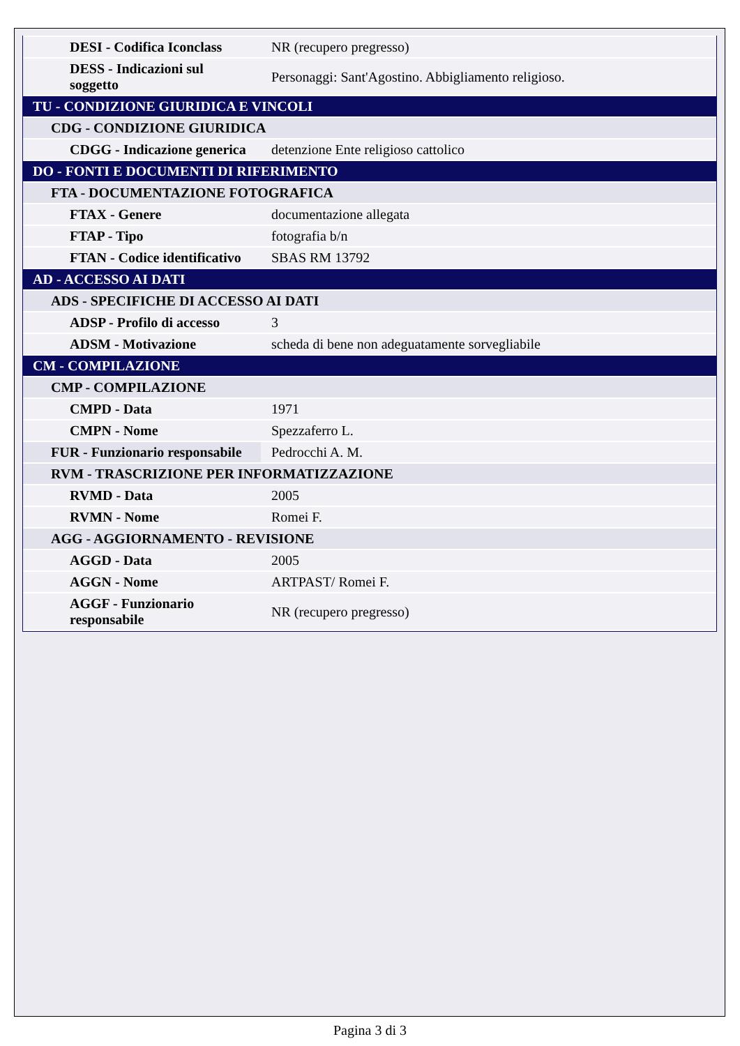| DESI - Codifica Iconclass | NR (recupero pregresso) |
| DESS - Indicazioni sul soggetto | Personaggi: Sant'Agostino. Abbigliamento religioso. |
| TU - CONDIZIONE GIURIDICA E VINCOLI | |
| CDG - CONDIZIONE GIURIDICA | |
| CDGG - Indicazione generica | detenzione Ente religioso cattolico |
| DO - FONTI E DOCUMENTI DI RIFERIMENTO | |
| FTA - DOCUMENTAZIONE FOTOGRAFICA | |
| FTAX - Genere | documentazione allegata |
| FTAP - Tipo | fotografia b/n |
| FTAN - Codice identificativo | SBAS RM 13792 |
| AD - ACCESSO AI DATI | |
| ADS - SPECIFICHE DI ACCESSO AI DATI | |
| ADSP - Profilo di accesso | 3 |
| ADSM - Motivazione | scheda di bene non adeguatamente sorvegliabile |
| CM - COMPILAZIONE | |
| CMP - COMPILAZIONE | |
| CMPD - Data | 1971 |
| CMPN - Nome | Spezzaferro L. |
| FUR - Funzionario responsabile | Pedrocchi A. M. |
| RVM - TRASCRIZIONE PER INFORMATIZZAZIONE | |
| RVMD - Data | 2005 |
| RVMN - Nome | Romei F. |
| AGG - AGGIORNAMENTO - REVISIONE | |
| AGGD - Data | 2005 |
| AGGN - Nome | ARTPAST/ Romei F. |
| AGGF - Funzionario responsabile | NR (recupero pregresso) |
Pagina 3 di 3